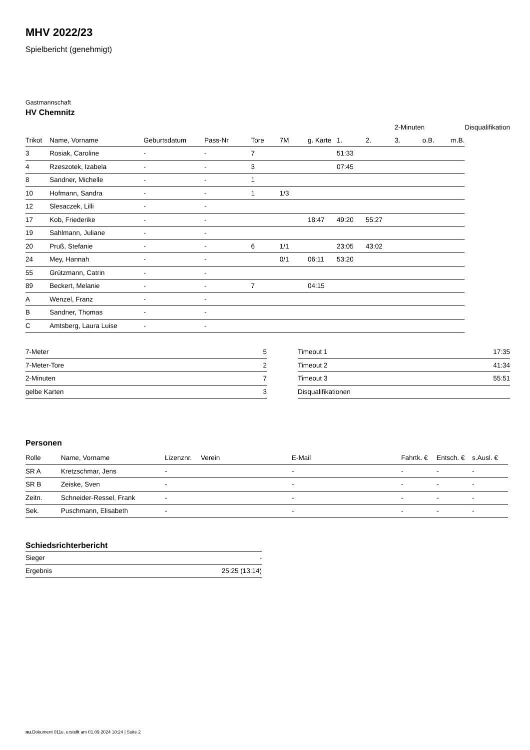MHV 2022/23
Spielbericht (genehmigt)
Gastmannschaft
HV Chemnitz
| | | | | | | | | | 2-Minuten | | | Disqualifikation |
| Trikot | Name, Vorname | Geburtsdatum | Pass-Nr | Tore | 7M | g. Karte | 1. | 2. | 3. | o.B. | m.B. | |
| 3 | Rosiak, Caroline | - | - | 7 | | | 51:33 | | | | | |
| 4 | Rzeszotek, Izabela | - | - | 3 | | | 07:45 | | | | | |
| 8 | Sandner, Michelle | - | - | 1 | | | | | | | | |
| 10 | Hofmann, Sandra | - | - | 1 | 1/3 | | | | | | | |
| 12 | Slesaczek, Lilli | - | - | | | | | | | | | |
| 17 | Kob, Friederike | - | - | | | 18:47 | 49:20 | 55:27 | | | | |
| 19 | Sahlmann, Juliane | - | - | | | | | | | | | |
| 20 | Pruß, Stefanie | - | - | 6 | 1/1 | | 23:05 | 43:02 | | | | |
| 24 | Mey, Hannah | - | - | | 0/1 | 06:11 | 53:20 | | | | | |
| 55 | Grützmann, Catrin | - | - | | | | | | | | | |
| 89 | Beckert, Melanie | - | - | 7 | | 04:15 | | | | | | |
| A | Wenzel, Franz | - | - | | | | | | | | | |
| B | Sandner, Thomas | - | - | | | | | | | | | |
| C | Amtsberg, Laura Luise | - | - | | | | | | | | | |
| 7-Meter | 5 |
| 7-Meter-Tore | 2 |
| 2-Minuten | 7 |
| gelbe Karten | 3 |
| Timeout 1 | 17:35 |
| Timeout 2 | 41:34 |
| Timeout 3 | 55:51 |
| Disqualifikationen | |
Personen
| Rolle | Name, Vorname | Lizenznr. | Verein | E-Mail | Fahrtk. € | Entsch. € | s.Ausl. € |
| --- | --- | --- | --- | --- | --- | --- | --- |
| SR A | Kretzschmar, Jens | - | | - | - | - | - |
| SR B | Zeiske, Sven | - | | - | - | - | - |
| Zeitn. | Schneider-Ressel, Frank | - | | - | - | - | - |
| Sek. | Puschmann, Elisabeth | - | | - | - | - | - |
Schiedsrichterbericht
| Sieger | - |
| Ergebnis | 25:25 (13:14) |
nu.Dokument 011e, erstellt am 01.09.2024 10:24 | Seite 2